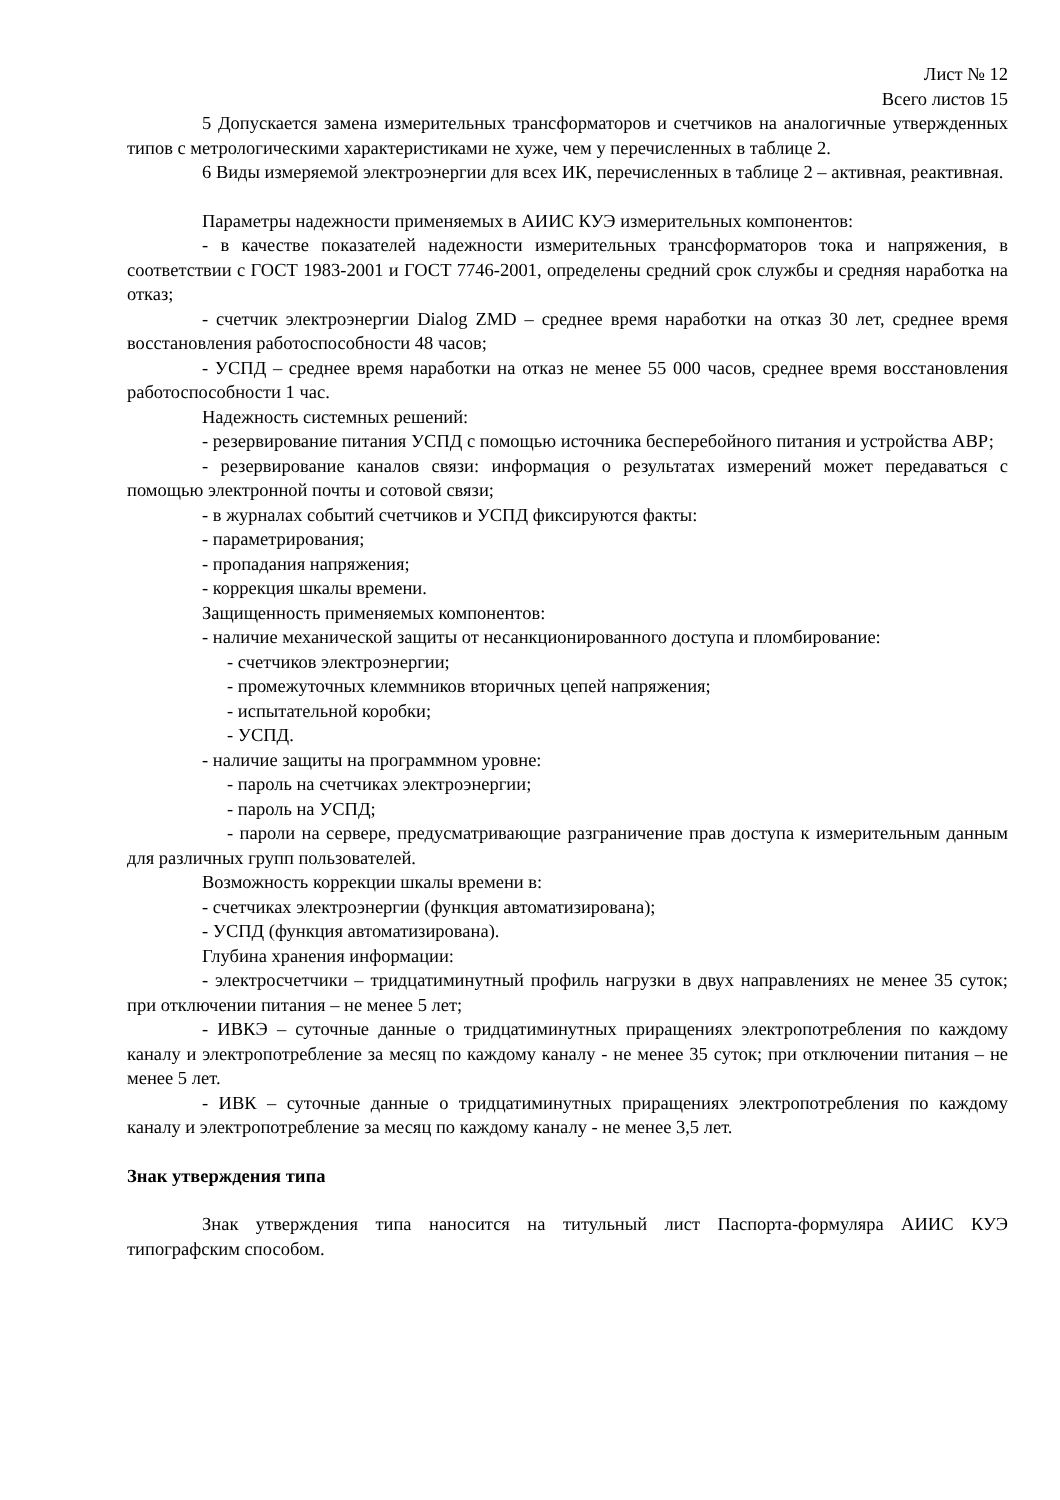Лист № 12
Всего листов 15
5 Допускается замена измерительных трансформаторов и счетчиков на аналогичные утвержденных типов с метрологическими характеристиками не хуже, чем у перечисленных в таблице 2.
6 Виды измеряемой электроэнергии для всех ИК, перечисленных в таблице 2 – активная, реактивная.
Параметры надежности применяемых в АИИС КУЭ измерительных компонентов:
- в качестве показателей надежности измерительных трансформаторов тока и напряжения, в соответствии с ГОСТ 1983-2001 и ГОСТ 7746-2001, определены средний срок службы и средняя наработка на отказ;
- счетчик электроэнергии Dialog ZMD – среднее время наработки на отказ 30 лет, среднее время восстановления работоспособности 48 часов;
- УСПД – среднее время наработки на отказ не менее 55 000 часов, среднее время восстановления работоспособности 1 час.
Надежность системных решений:
- резервирование питания УСПД с помощью источника бесперебойного питания и устройства АВР;
- резервирование каналов связи: информация о результатах измерений может передаваться с помощью электронной почты и сотовой связи;
- в журналах событий счетчиков и УСПД фиксируются факты:
- параметрирования;
- пропадания напряжения;
- коррекция шкалы времени.
Защищенность применяемых компонентов:
- наличие механической защиты от несанкционированного доступа и пломбирование:
- счетчиков электроэнергии;
- промежуточных клеммников вторичных цепей напряжения;
- испытательной коробки;
- УСПД.
- наличие защиты на программном уровне:
- пароль на счетчиках электроэнергии;
- пароль на УСПД;
- пароли на сервере, предусматривающие разграничение прав доступа к измерительным данным для различных групп пользователей.
Возможность коррекции шкалы времени в:
- счетчиках электроэнергии (функция автоматизирована);
- УСПД (функция автоматизирована).
Глубина хранения информации:
- электросчетчики – тридцатиминутный профиль нагрузки в двух направлениях не менее 35 суток; при отключении питания – не менее 5 лет;
- ИВКЭ – суточные данные о тридцатиминутных приращениях электропотребления по каждому каналу и электропотребление за месяц по каждому каналу - не менее 35 суток; при отключении питания – не менее 5 лет.
- ИВК – суточные данные о тридцатиминутных приращениях электропотребления по каждому каналу и электропотребление за месяц по каждому каналу - не менее 3,5 лет.
Знак утверждения типа
Знак утверждения типа наносится на титульный лист Паспорта-формуляра АИИС КУЭ типографским способом.